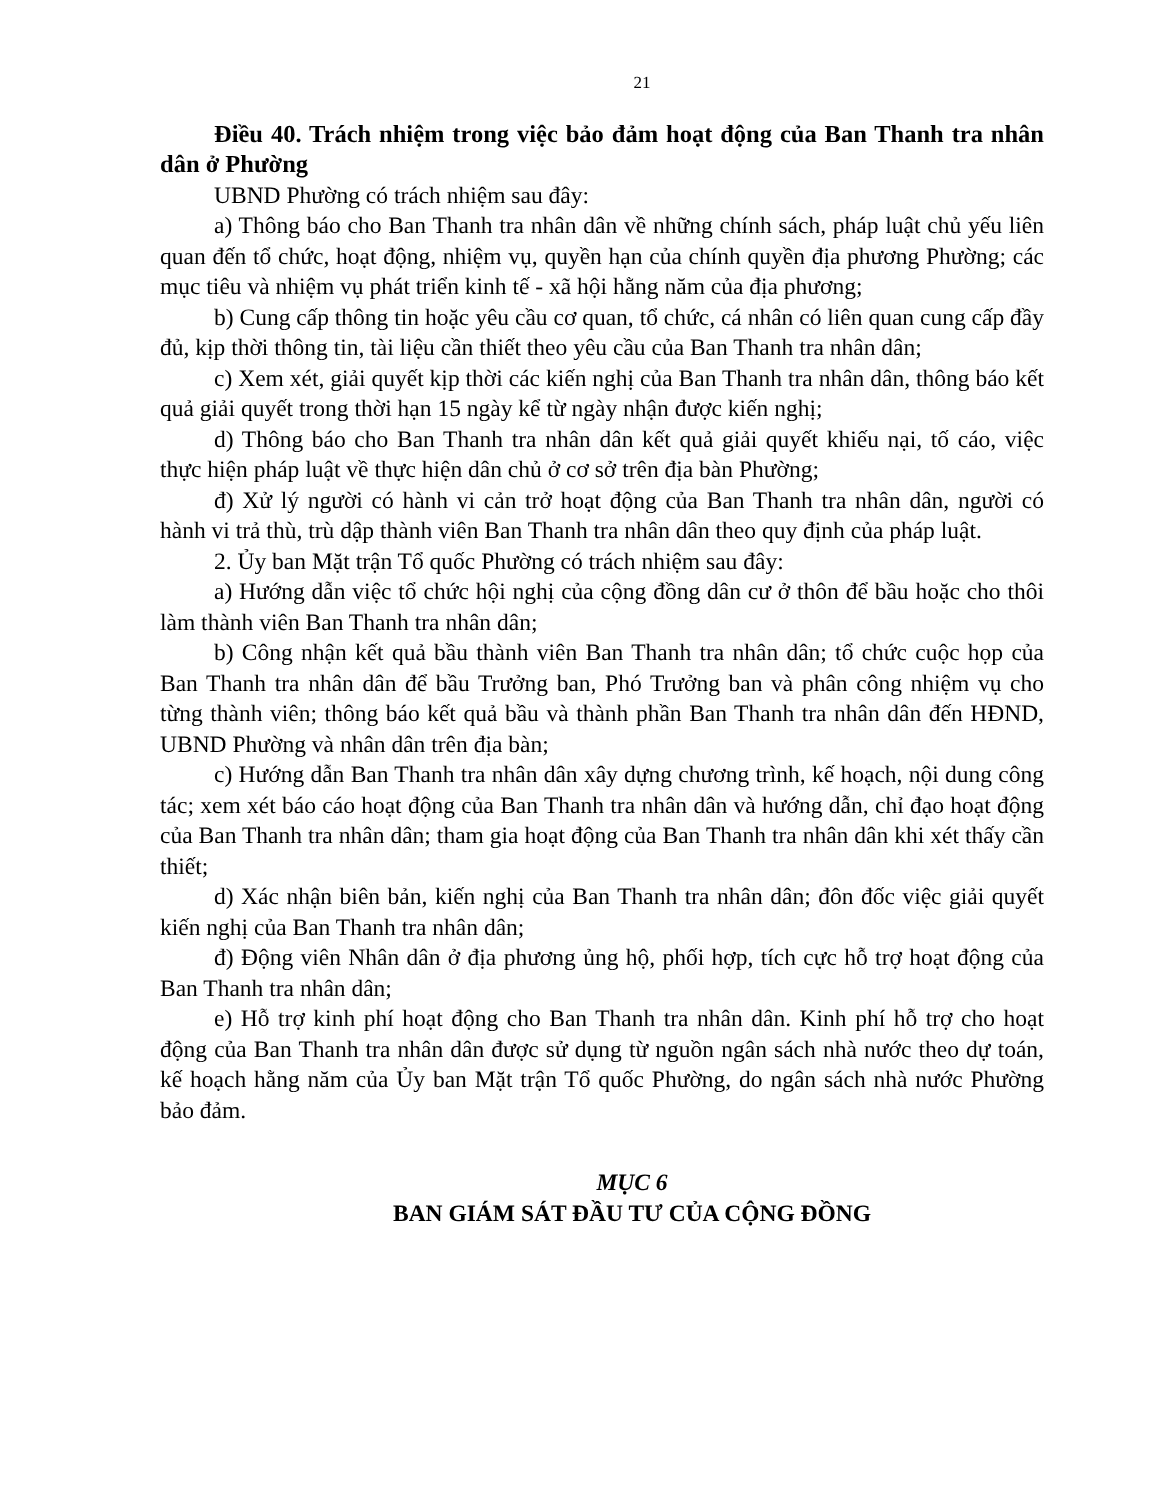21
Điều 40. Trách nhiệm trong việc bảo đảm hoạt động của Ban Thanh tra nhân dân ở Phường
UBND Phường có trách nhiệm sau đây:
a) Thông báo cho Ban Thanh tra nhân dân về những chính sách, pháp luật chủ yếu liên quan đến tổ chức, hoạt động, nhiệm vụ, quyền hạn của chính quyền địa phương Phường; các mục tiêu và nhiệm vụ phát triển kinh tế - xã hội hằng năm của địa phương;
b) Cung cấp thông tin hoặc yêu cầu cơ quan, tổ chức, cá nhân có liên quan cung cấp đầy đủ, kịp thời thông tin, tài liệu cần thiết theo yêu cầu của Ban Thanh tra nhân dân;
c) Xem xét, giải quyết kịp thời các kiến nghị của Ban Thanh tra nhân dân, thông báo kết quả giải quyết trong thời hạn 15 ngày kể từ ngày nhận được kiến nghị;
d) Thông báo cho Ban Thanh tra nhân dân kết quả giải quyết khiếu nại, tố cáo, việc thực hiện pháp luật về thực hiện dân chủ ở cơ sở trên địa bàn Phường;
đ) Xử lý người có hành vi cản trở hoạt động của Ban Thanh tra nhân dân, người có hành vi trả thù, trù dập thành viên Ban Thanh tra nhân dân theo quy định của pháp luật.
2. Ủy ban Mặt trận Tổ quốc Phường có trách nhiệm sau đây:
a) Hướng dẫn việc tổ chức hội nghị của cộng đồng dân cư ở thôn để bầu hoặc cho thôi làm thành viên Ban Thanh tra nhân dân;
b) Công nhận kết quả bầu thành viên Ban Thanh tra nhân dân; tổ chức cuộc họp của Ban Thanh tra nhân dân để bầu Trưởng ban, Phó Trưởng ban và phân công nhiệm vụ cho từng thành viên; thông báo kết quả bầu và thành phần Ban Thanh tra nhân dân đến HĐND, UBND Phường và nhân dân trên địa bàn;
c) Hướng dẫn Ban Thanh tra nhân dân xây dựng chương trình, kế hoạch, nội dung công tác; xem xét báo cáo hoạt động của Ban Thanh tra nhân dân và hướng dẫn, chỉ đạo hoạt động của Ban Thanh tra nhân dân; tham gia hoạt động của Ban Thanh tra nhân dân khi xét thấy cần thiết;
d) Xác nhận biên bản, kiến nghị của Ban Thanh tra nhân dân; đôn đốc việc giải quyết kiến nghị của Ban Thanh tra nhân dân;
đ) Động viên Nhân dân ở địa phương ủng hộ, phối hợp, tích cực hỗ trợ hoạt động của Ban Thanh tra nhân dân;
e) Hỗ trợ kinh phí hoạt động cho Ban Thanh tra nhân dân. Kinh phí hỗ trợ cho hoạt động của Ban Thanh tra nhân dân được sử dụng từ nguồn ngân sách nhà nước theo dự toán, kế hoạch hằng năm của Ủy ban Mặt trận Tổ quốc Phường, do ngân sách nhà nước Phường bảo đảm.
MỤC 6
BAN GIÁM SÁT ĐẦU TƯ CỦA CỘNG ĐỒNG